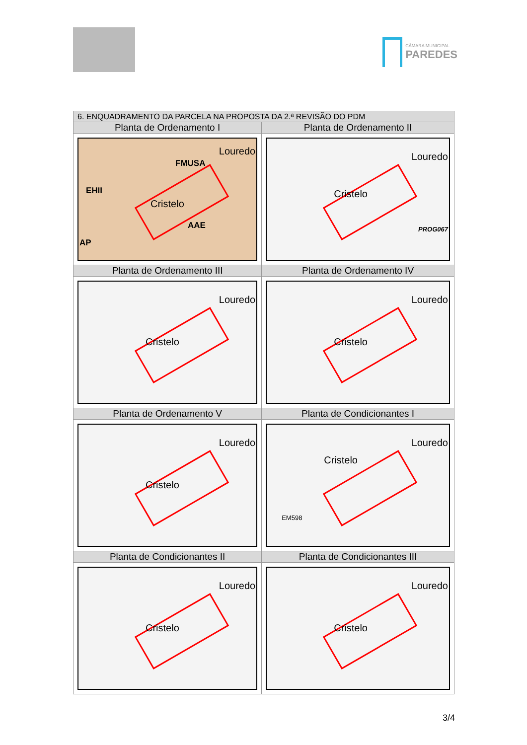CÂMARA MUNICIPAL
PAREDES
| 6. ENQUADRAMENTO DA PARCELA NA PROPOSTA DA 2.ª REVISÃO DO PDM | |
| --- | --- |
| Planta de Ordenamento I | Planta de Ordenamento II |
| Louredo FMUSA EHII Cristelo AAE AP | Louredo Cristelo PROG067 |
| Planta de Ordenamento III | Planta de Ordenamento IV |
| Louredo Cristelo | Louredo Cristelo |
| Planta de Ordenamento V | Planta de Condicionantes I |
| Louredo Cristelo | Louredo Cristelo EM598 |
| Planta de Condicionantes II | Planta de Condicionantes III |
| Louredo Cristelo | Louredo Cristelo |
3/4